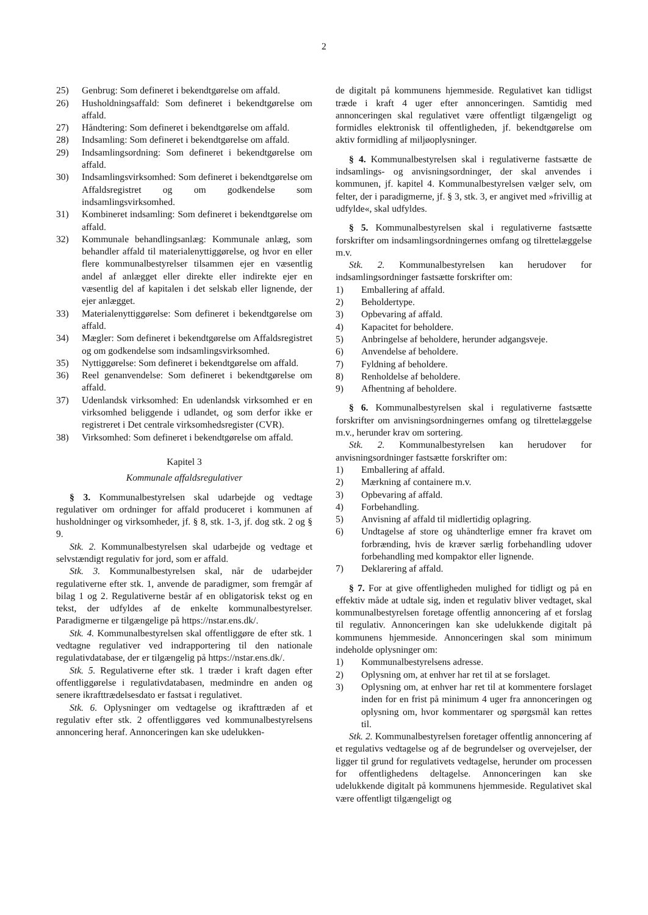2
25) Genbrug: Som defineret i bekendtgørelse om affald.
26) Husholdningsaffald: Som defineret i bekendtgørelse om affald.
27) Håndtering: Som defineret i bekendtgørelse om affald.
28) Indsamling: Som defineret i bekendtgørelse om affald.
29) Indsamlingsordning: Som defineret i bekendtgørelse om affald.
30) Indsamlingsvirksomhed: Som defineret i bekendtgørelse om Affaldsregistret og om godkendelse som indsamlingsvirksomhed.
31) Kombineret indsamling: Som defineret i bekendtgørelse om affald.
32) Kommunale behandlingsanlæg: Kommunale anlæg, som behandler affald til materialenyttiggørelse, og hvor en eller flere kommunalbestyrelser tilsammen ejer en væsentlig andel af anlægget eller direkte eller indirekte ejer en væsentlig del af kapitalen i det selskab eller lignende, der ejer anlægget.
33) Materialenyttiggørelse: Som defineret i bekendtgørelse om affald.
34) Mægler: Som defineret i bekendtgørelse om Affaldsregistret og om godkendelse som indsamlingsvirksomhed.
35) Nyttiggørelse: Som defineret i bekendtgørelse om affald.
36) Reel genanvendelse: Som defineret i bekendtgørelse om affald.
37) Udenlandsk virksomhed: En udenlandsk virksomhed er en virksomhed beliggende i udlandet, og som derfor ikke er registreret i Det centrale virksomhedsregister (CVR).
38) Virksomhed: Som defineret i bekendtgørelse om affald.
Kapitel 3
Kommunale affaldsregulativer
§ 3. Kommunalbestyrelsen skal udarbejde og vedtage regulativer om ordninger for affald produceret i kommunen af husholdninger og virksomheder, jf. § 8, stk. 1-3, jf. dog stk. 2 og § 9.
Stk. 2. Kommunalbestyrelsen skal udarbejde og vedtage et selvstændigt regulativ for jord, som er affald.
Stk. 3. Kommunalbestyrelsen skal, når de udarbejder regulativerne efter stk. 1, anvende de paradigmer, som fremgår af bilag 1 og 2. Regulativerne består af en obligatorisk tekst og en tekst, der udfyldes af de enkelte kommunalbestyrelser. Paradigmerne er tilgængelige på https://nstar.ens.dk/.
Stk. 4. Kommunalbestyrelsen skal offentliggøre de efter stk. 1 vedtagne regulativer ved indrapportering til den nationale regulativdatabase, der er tilgængelig på https://nstar.ens.dk/.
Stk. 5. Regulativerne efter stk. 1 træder i kraft dagen efter offentliggørelse i regulativdatabasen, medmindre en anden og senere ikrafttrædelsesdato er fastsat i regulativet.
Stk. 6. Oplysninger om vedtagelse og ikrafttræden af et regulativ efter stk. 2 offentliggøres ved kommunalbestyrelsens annoncering heraf. Annonceringen kan ske udelukken-
de digitalt på kommunens hjemmeside. Regulativet kan tidligst træde i kraft 4 uger efter annonceringen. Samtidig med annonceringen skal regulativet være offentligt tilgængeligt og formidles elektronisk til offentligheden, jf. bekendtgørelse om aktiv formidling af miljøoplysninger.
§ 4. Kommunalbestyrelsen skal i regulativerne fastsætte de indsamlings- og anvisningsordninger, der skal anvendes i kommunen, jf. kapitel 4. Kommunalbestyrelsen vælger selv, om felter, der i paradigmerne, jf. § 3, stk. 3, er angivet med »frivillig at udfylde«, skal udfyldes.
§ 5. Kommunalbestyrelsen skal i regulativerne fastsætte forskrifter om indsamlingsordningernes omfang og tilrettelæggelse m.v.
Stk. 2. Kommunalbestyrelsen kan herudover for indsamlingsordninger fastsætte forskrifter om:
1) Emballering af affald.
2) Beholdertype.
3) Opbevaring af affald.
4) Kapacitet for beholdere.
5) Anbringelse af beholdere, herunder adgangsveje.
6) Anvendelse af beholdere.
7) Fyldning af beholdere.
8) Renholdelse af beholdere.
9) Afhentning af beholdere.
§ 6. Kommunalbestyrelsen skal i regulativerne fastsætte forskrifter om anvisningsordningernes omfang og tilrettelæggelse m.v., herunder krav om sortering.
Stk. 2. Kommunalbestyrelsen kan herudover for anvisningsordninger fastsætte forskrifter om:
1) Emballering af affald.
2) Mærkning af containere m.v.
3) Opbevaring af affald.
4) Forbehandling.
5) Anvisning af affald til midlertidig oplagring.
6) Undtagelse af store og uhåndterlige emner fra kravet om forbrænding, hvis de kræver særlig forbehandling udover forbehandling med kompaktor eller lignende.
7) Deklarering af affald.
§ 7. For at give offentligheden mulighed for tidligt og på en effektiv måde at udtale sig, inden et regulativ bliver vedtaget, skal kommunalbestyrelsen foretage offentlig annoncering af et forslag til regulativ. Annonceringen kan ske udelukkende digitalt på kommunens hjemmeside. Annonceringen skal som minimum indeholde oplysninger om:
1) Kommunalbestyrelsens adresse.
2) Oplysning om, at enhver har ret til at se forslaget.
3) Oplysning om, at enhver har ret til at kommentere forslaget inden for en frist på minimum 4 uger fra annonceringen og oplysning om, hvor kommentarer og spørgsmål kan rettes til.
Stk. 2. Kommunalbestyrelsen foretager offentlig annoncering af et regulativs vedtagelse og af de begrundelser og overvejelser, der ligger til grund for regulativets vedtagelse, herunder om processen for offentlighedens deltagelse. Annonceringen kan ske udelukkende digitalt på kommunens hjemmeside. Regulativet skal være offentligt tilgængeligt og